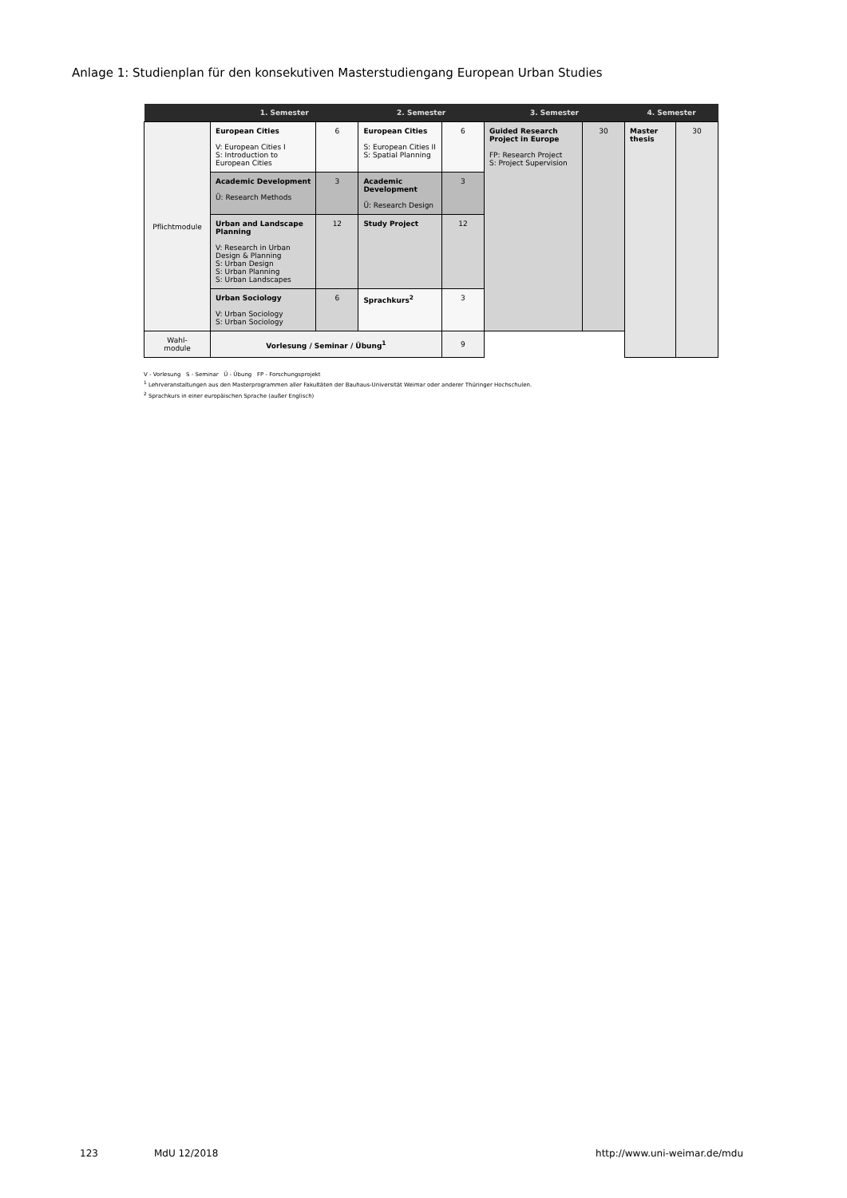Anlage 1: Studienplan für den konsekutiven Masterstudiengang European Urban Studies
| | 1. Semester | | 2. Semester | | 3. Semester | | 4. Semester | |
| --- | --- | --- | --- | --- | --- | --- | --- | --- |
| Pflichtmodule | European Cities V: European Cities I S: Introduction to European Cities | 6 | European Cities S: European Cities II S: Spatial Planning | 6 | Guided Research Project in Europe FP: Research Project S: Project Supervision | 30 | Master thesis | 30 |
| | Academic Development Ü: Research Methods | 3 | Academic Development Ü: Research Design | 3 | | | | |
| | Urban and Landscape Planning V: Research in Urban Design & Planning S: Urban Design S: Urban Planning S: Urban Landscapes | 12 | Study Project | 12 | | | | |
| | Urban Sociology V: Urban Sociology S: Urban Sociology | 6 | Sprachkurs<sup>2</sup> | 3 | | | | |
| Wahl- module | Vorlesung / Seminar / Übung<sup>1</sup> | | | 9 | | | | |
V - Vorlesung S - Seminar Ü - Übung FP - Forschungsprojekt
<sup>1</sup> Lehrveranstaltungen aus den Masterprogrammen aller Fakultäten der Bauhaus-Universität Weimar oder anderer Thüringer Hochschulen.
<sup>2</sup> Sprachkurs in einer europäischen Sprache (außer Englisch)
123 MdU 12/2018 http://www.uni-weimar.de/mdu